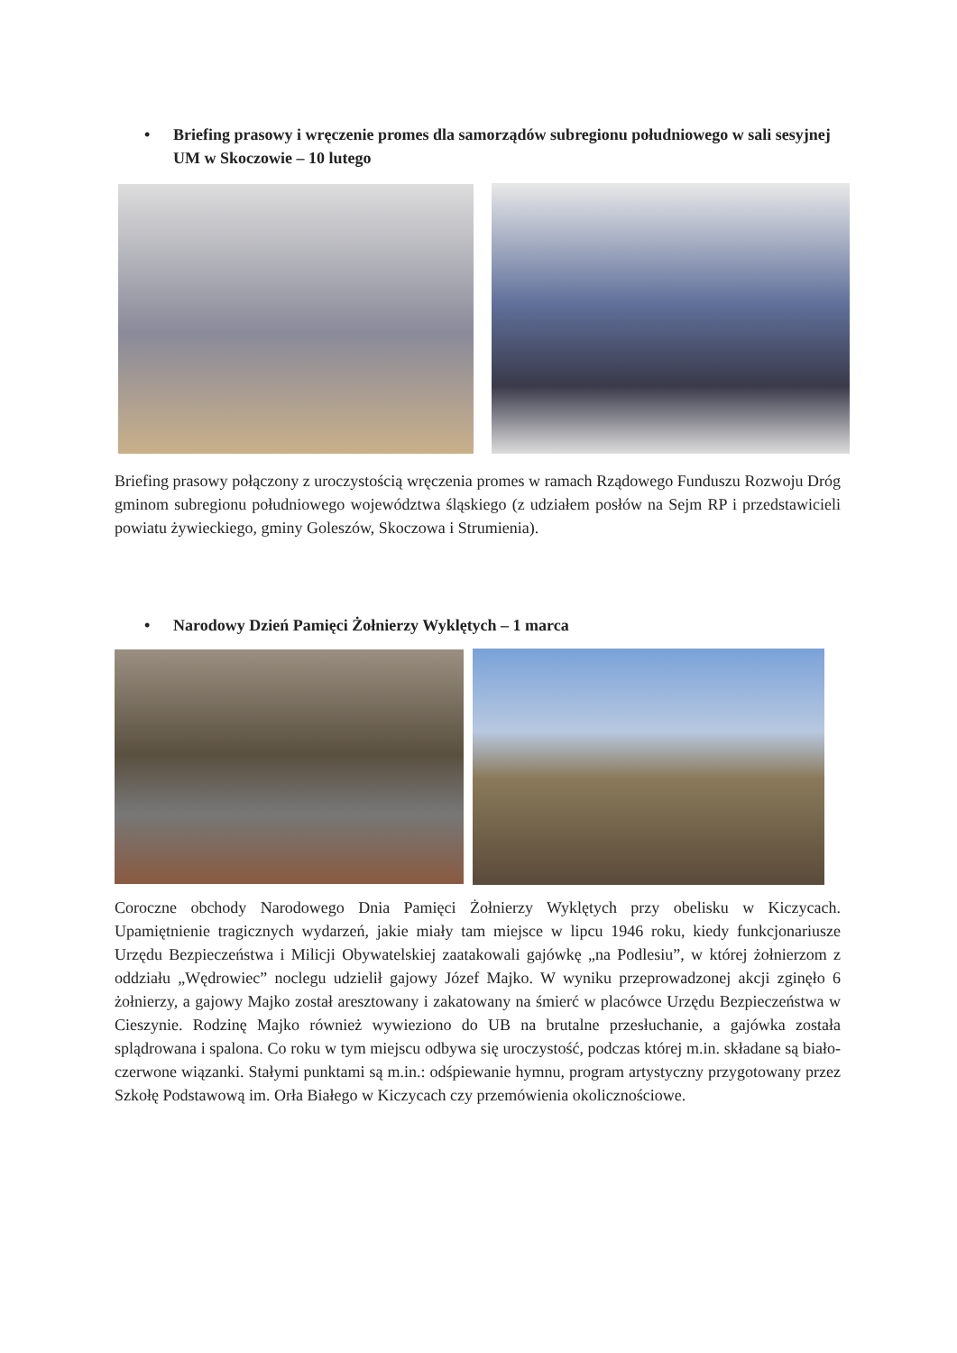• Briefing prasowy i wręczenie promes dla samorządów subregionu południowego w sali sesyjnej UM w Skoczowie – 10 lutego
Briefing prasowy połączony z uroczystością wręczenia promes w ramach Rządowego Funduszu Rozwoju Dróg gminom subregionu południowego województwa śląskiego (z udziałem posłów na Sejm RP i przedstawicieli powiatu żywieckiego, gminy Goleszów, Skoczowa i Strumienia).
• Narodowy Dzień Pamięci Żołnierzy Wyklętych – 1 marca
Coroczne obchody Narodowego Dnia Pamięci Żołnierzy Wyklętych przy obelisku w Kiczycach. Upamiętnienie tragicznych wydarzeń, jakie miały tam miejsce w lipcu 1946 roku, kiedy funkcjonariusze Urzędu Bezpieczeństwa i Milicji Obywatelskiej zaatakowali gajówkę „na Podlesiu”, w której żołnierzom z oddziału „Wędrowiec” noclegu udzielił gajowy Józef Majko. W wyniku przeprowadzonej akcji zginęło 6 żołnierzy, a gajowy Majko został aresztowany i zakatowany na śmierć w placówce Urzędu Bezpieczeństwa w Cieszynie. Rodzinę Majko również wywieziono do UB na brutalne przesłuchanie, a gajówka została splądrowana i spalona. Co roku w tym miejscu odbywa się uroczystość, podczas której m.in. składane są biało-czerwone wiązanki. Stałymi punktami są m.in.: odśpiewanie hymnu, program artystyczny przygotowany przez Szkołę Podstawową im. Orła Białego w Kiczycach czy przemówienia okolicznościowe.